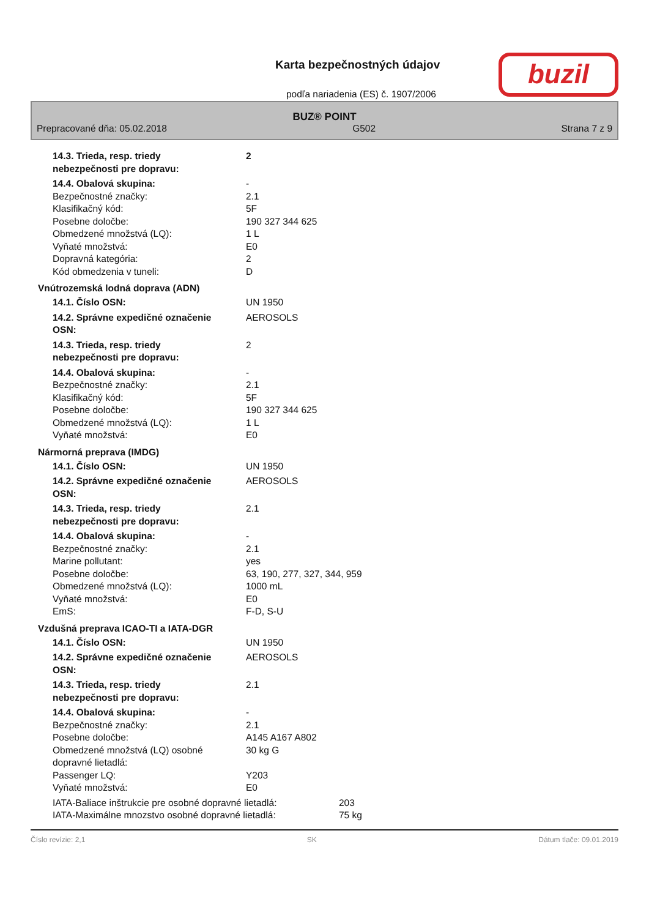Karta bezpečnostných údajov
podľa nariadenia (ES) č. 1907/2006
buzil
BUZ® POINT
Prepracované dňa: 05.02.2018 G502 Strana 7 z 9
14.3. Trieda, resp. triedy
nebezpečnosti pre dopravu:
2
14.4. Obalová skupina: -
Bezpečnostné značky: 2.1
Klasifikačný kód: 5F
Posebne določbe: 190 327 344 625
Obmedzené množstvá (LQ): 1 L
Vyňaté množstvá: E0
Dopravná kategória: 2
Kód obmedzenia v tuneli: D
Vnútrozemská lodná doprava (ADN)
14.1. Číslo OSN: UN 1950
14.2. Správne expedičné označenie
OSN:
AEROSOLS
14.3. Trieda, resp. triedy
nebezpečnosti pre dopravu:
2
14.4. Obalová skupina: -
Bezpečnostné značky: 2.1
Klasifikačný kód: 5F
Posebne določbe: 190 327 344 625
Obmedzené množstvá (LQ): 1 L
Vyňaté množstvá: E0
Nármorná preprava (IMDG)
14.1. Číslo OSN: UN 1950
14.2. Správne expedičné označenie
OSN:
AEROSOLS
14.3. Trieda, resp. triedy
nebezpečnosti pre dopravu:
2.1
14.4. Obalová skupina: -
Bezpečnostné značky: 2.1
Marine pollutant: yes
Posebne določbe: 63, 190, 277, 327, 344, 959
Obmedzené množstvá (LQ): 1000 mL
Vyňaté množstvá: E0
EmS: F-D, S-U
Vzdušná preprava ICAO-TI a IATA-DGR
14.1. Číslo OSN: UN 1950
14.2. Správne expedičné označenie
OSN:
AEROSOLS
14.3. Trieda, resp. triedy
nebezpečnosti pre dopravu:
2.1
14.4. Obalová skupina: -
Bezpečnostné značky: 2.1
Posebne določbe: A145 A167 A802
Obmedzené množstvá (LQ) osobné
dopravné lietadlá:
30 kg G
Passenger LQ: Y203
Vyňaté množstvá: E0
IATA-Baliace inštrukcie pre osobné dopravné lietadlá:
203
IATA-Maximálne mnozstvo osobné dopravné lietadlá: 75 kg
Číslo revízie: 2,1 SK Dátum tlače: 09.01.2019